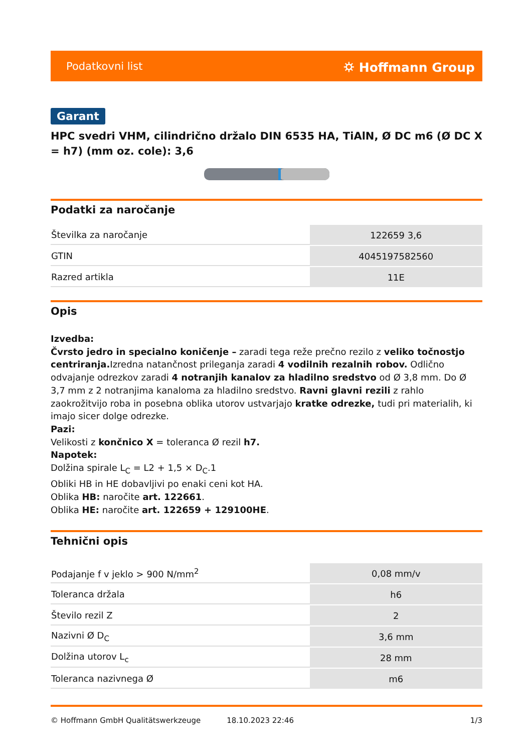Podatkovni list ⛭ Hoffmann Group
Garant
HPC svedri VHM, cilindrično držalo DIN 6535 HA, TiAlN, Ø DC m6 (Ø DC X = h7) (mm oz. cole): 3,6
Podatki za naročanje
| Številka za naročanje | 122659 3,6 |
| GTIN | 4045197582560 |
| Razred artikla | 11E |
Opis
Izvedba:
Čvrsto jedro in specialno koničenje – zaradi tega reže prečno rezilo z veliko točnostjo centriranja. Izredna natančnost prileganja zaradi 4 vodilnih rezalnih robov. Odlično odvajanje odrezkov zaradi 4 notranjih kanalov za hladilno sredstvo od Ø 3,8 mm. Do Ø 3,7 mm z 2 notranjima kanaloma za hladilno sredstvo. Ravni glavni rezili z rahlo zaokrožitvijo roba in posebna oblika utorov ustvarjajo kratke odrezke, tudi pri materialih, ki imajo sicer dolge odrezke.
Pazi:
Velikosti z končnico X = toleranca Ø rezil h7.
Napotek:
Dolžina spirale L<sub>C</sub> = L2 + 1,5 × D<sub>C</sub>.1
Obliki HB in HE dobavljivi po enaki ceni kot HA.
Oblika HB: naročite art. 122661.
Oblika HE: naročite art. 122659 + 129100HE.
Tehnični opis
| Podajanje f v jeklo > 900 N/mm<sup>2</sup> | 0,08 mm/v |
| Toleranca držala | h6 |
| Število rezil Z | 2 |
| Nazivni Ø D<sub>C</sub> | 3,6 mm |
| Dolžina utorov L<sub>c</sub> | 28 mm |
| Toleranca nazivnega Ø | m6 |
© Hoffmann GmbH Qualitätswerkzeuge 18.10.2023 22:46 1/3